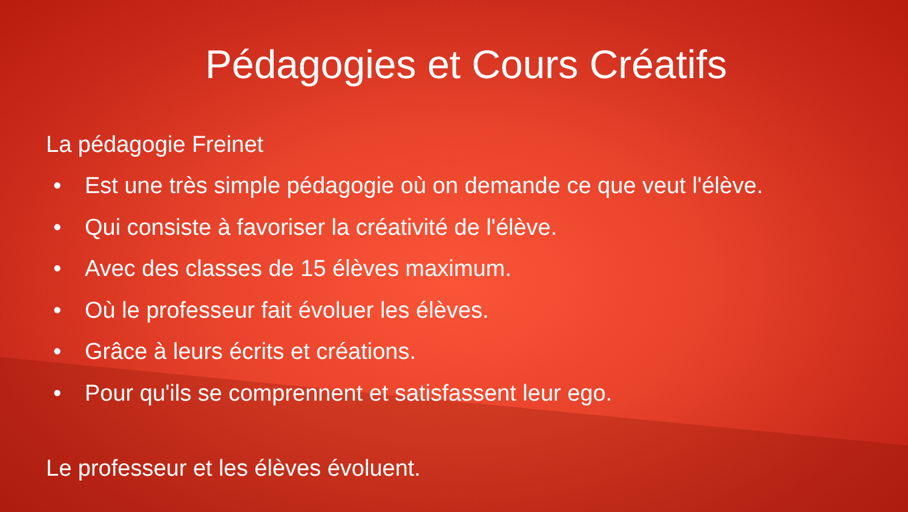Pédagogies et Cours Créatifs
La pédagogie Freinet
• Est une très simple pédagogie où on demande ce que veut l'élève.
• Qui consiste à favoriser la créativité de l'élève.
• Avec des classes de 15 élèves maximum.
• Où le professeur fait évoluer les élèves.
• Grâce à leurs écrits et créations.
• Pour qu'ils se comprennent et satisfassent leur ego.
Le professeur et les élèves évoluent.